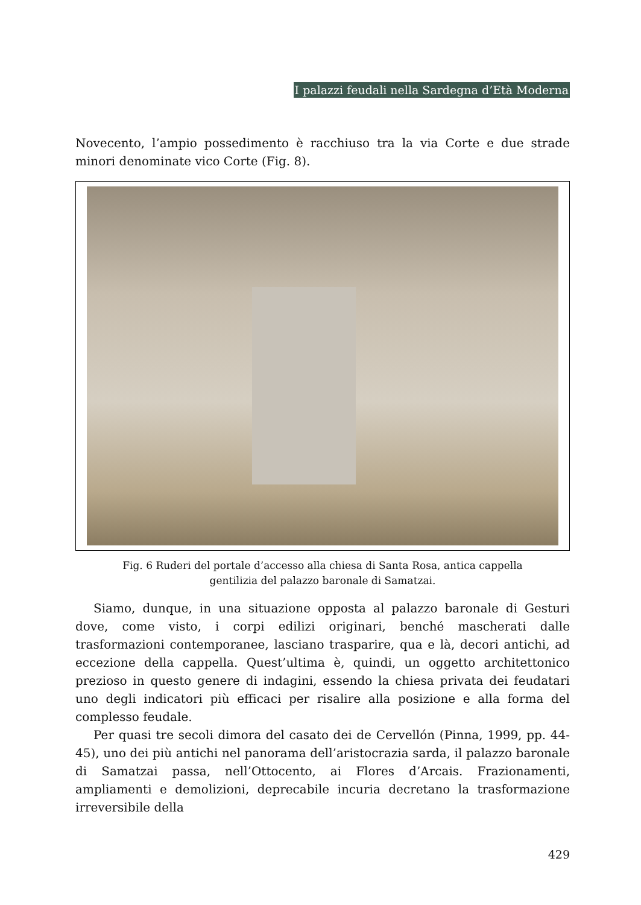I palazzi feudali nella Sardegna d’Età Moderna
Novecento, l’ampio possedimento è racchiuso tra la via Corte e due strade minori denominate vico Corte (Fig. 8).
Fig. 6 Ruderi del portale d’accesso alla chiesa di Santa Rosa, antica cappella
gentilizia del palazzo baronale di Samatzai.
Siamo, dunque, in una situazione opposta al palazzo baronale di Gesturi dove, come visto, i corpi edilizi originari, benché mascherati dalle trasformazioni contemporanee, lasciano trasparire, qua e là, decori antichi, ad eccezione della cappella. Quest’ultima è, quindi, un oggetto architettonico prezioso in questo genere di indagini, essendo la chiesa privata dei feudatari uno degli indicatori più efficaci per risalire alla posizione e alla forma del complesso feudale.
Per quasi tre secoli dimora del casato dei de Cervellón (Pinna, 1999, pp. 44-45), uno dei più antichi nel panorama dell’aristocrazia sarda, il palazzo baronale di Samatzai passa, nell’Ottocento, ai Flores d’Arcais. Frazionamenti, ampliamenti e demolizioni, deprecabile incuria decretano la trasformazione irreversibile della
429